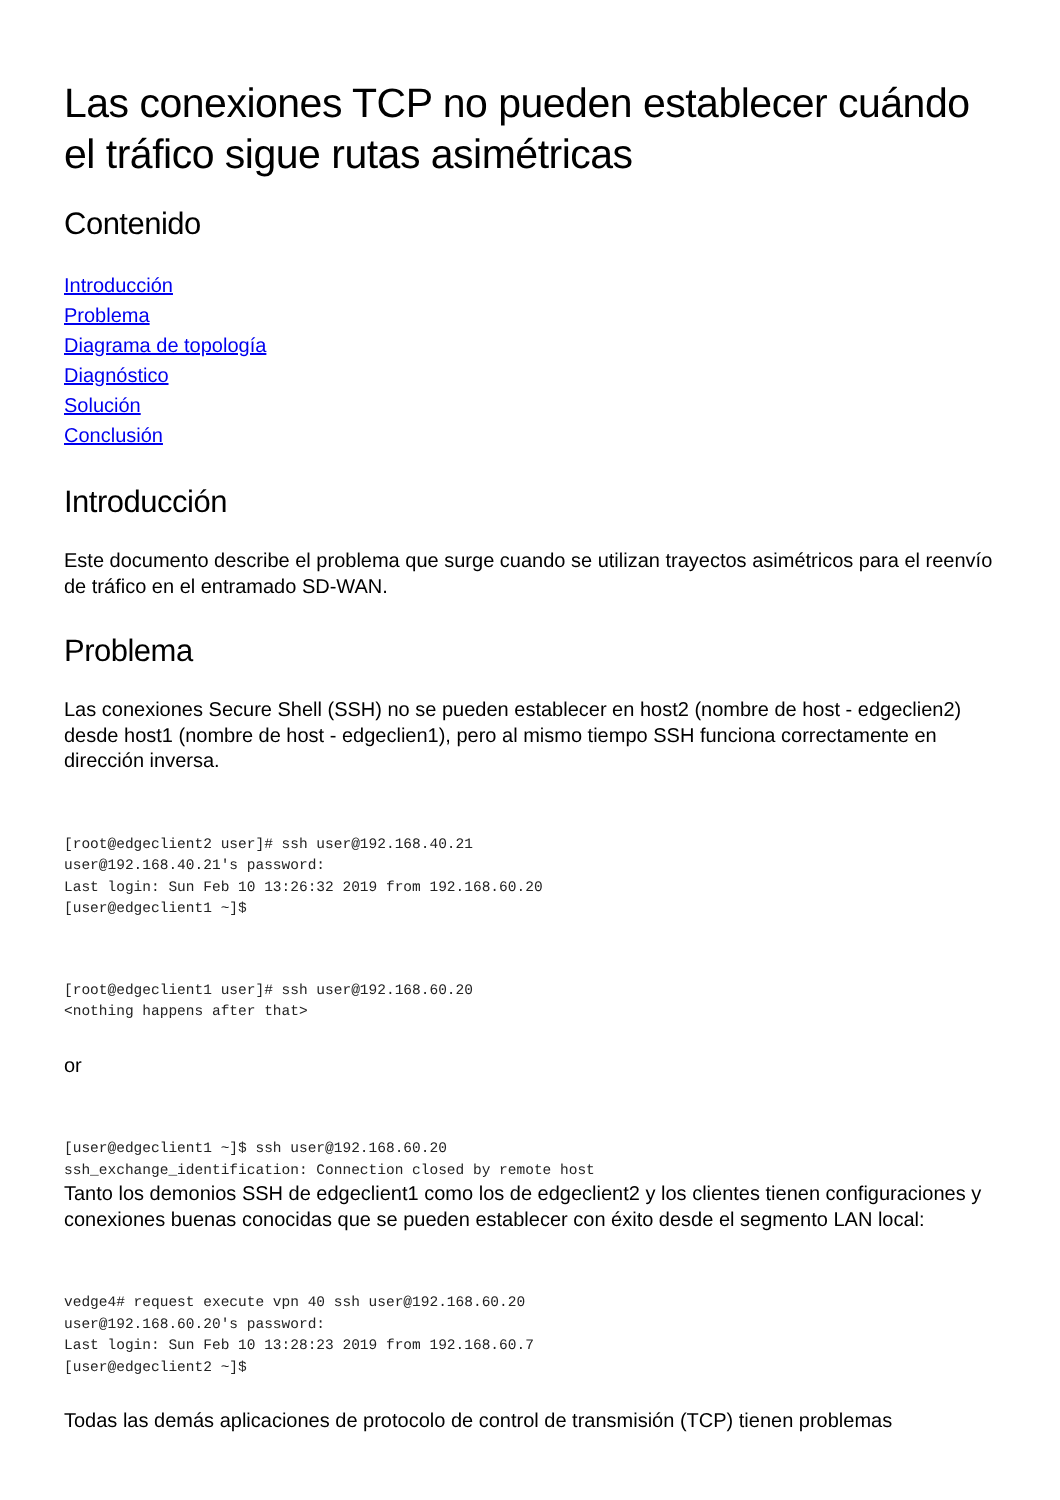Las conexiones TCP no pueden establecer cuándo el tráfico sigue rutas asimétricas
Contenido
Introducción
Problema
Diagrama de topología
Diagnóstico
Solución
Conclusión
Introducción
Este documento describe el problema que surge cuando se utilizan trayectos asimétricos para el reenvío de tráfico en el entramado SD-WAN.
Problema
Las conexiones Secure Shell (SSH) no se pueden establecer en host2 (nombre de host - edgeclien2) desde host1 (nombre de host - edgeclien1), pero al mismo tiempo SSH funciona correctamente en dirección inversa.
[root@edgeclient2 user]# ssh user@192.168.40.21
user@192.168.40.21's password:
Last login: Sun Feb 10 13:26:32 2019 from 192.168.60.20
[user@edgeclient1 ~]$
[root@edgeclient1 user]# ssh user@192.168.60.20
<nothing happens after that>
or
[user@edgeclient1 ~]$ ssh user@192.168.60.20
ssh_exchange_identification: Connection closed by remote host
Tanto los demonios SSH de edgeclient1 como los de edgeclient2 y los clientes tienen configuraciones y conexiones buenas conocidas que se pueden establecer con éxito desde el segmento LAN local:
vedge4# request execute vpn 40 ssh user@192.168.60.20
user@192.168.60.20's password:
Last login: Sun Feb 10 13:28:23 2019 from 192.168.60.7
[user@edgeclient2 ~]$
Todas las demás aplicaciones de protocolo de control de transmisión (TCP) tienen problemas